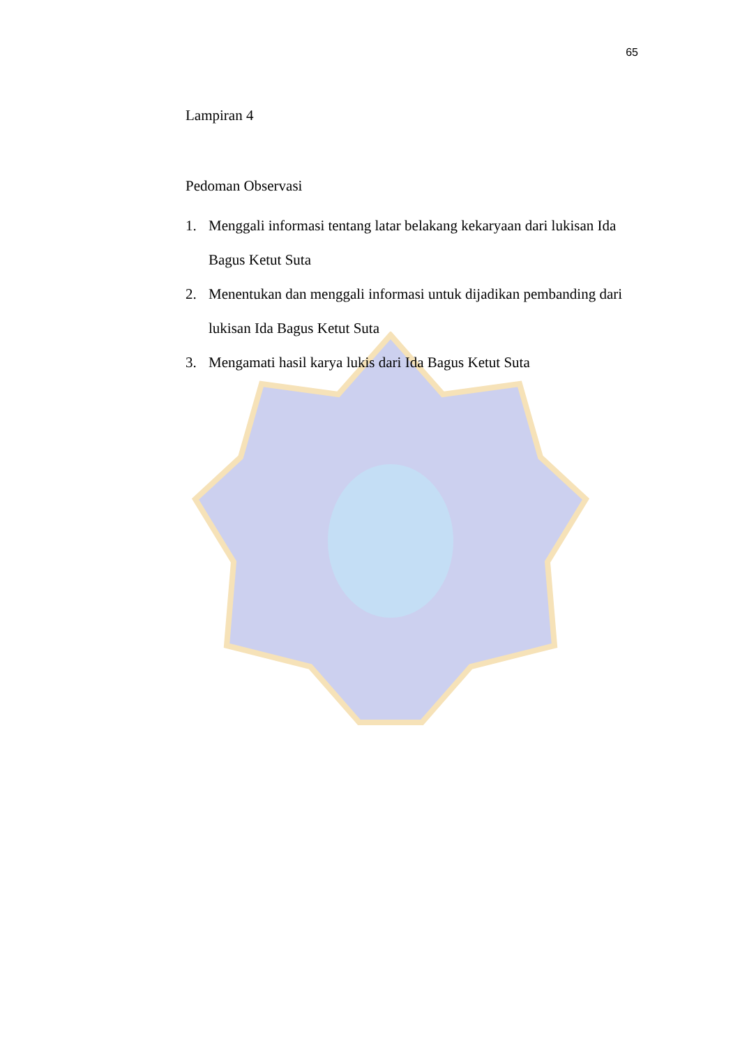65
Lampiran 4
Pedoman Observasi
1. Menggali informasi tentang latar belakang kekaryaan dari lukisan Ida Bagus Ketut Suta
2. Menentukan dan menggali informasi untuk dijadikan pembanding dari lukisan Ida Bagus Ketut Suta
3. Mengamati hasil karya lukis dari Ida Bagus Ketut Suta